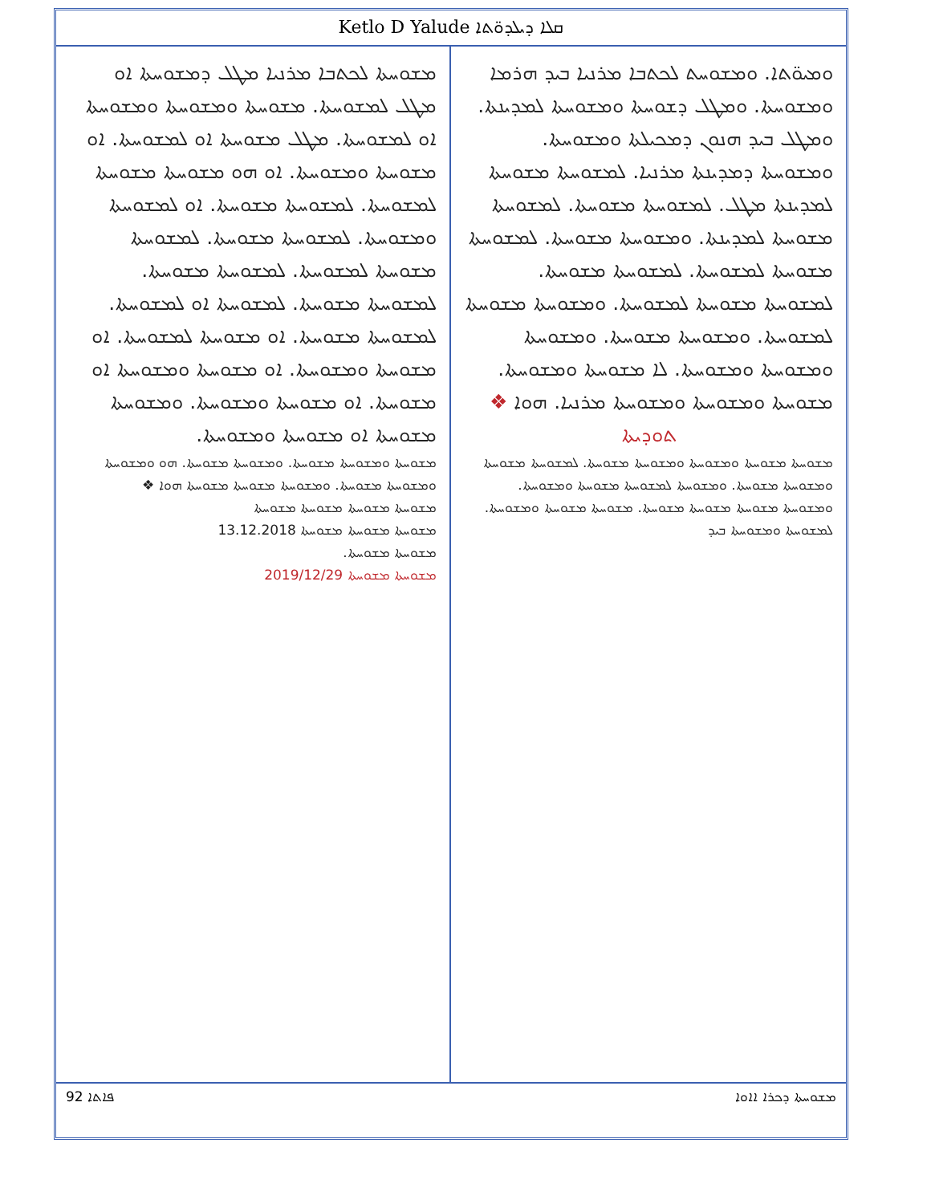Ketlo D Yalude ܩܠܐ ܕܝܠܕܘ̈ܬܐ
ܘܡܝܘ̈ܬܐ. ܘܡܫܘܚܬ ܠܟܬܒܐ ܡܪܢܝܐ ܒܝܕ ܗܪܡܐ ܘܡܫܘܚܬܐ. ܘܡܛܠ ܕܫܘܚܬܐ ܘܡܫܘܚܬܐ ܠܡܕܝܢܬܐ. ܘܡܛܠ ܒܝܕ ܗܢܘܢ ܕܡܟܝܠܬܐ ܘܡܫܘܚܬܐ. ܘܡܫܘܚܬܐ ܕܡܕܝܢܬܐ ܡܪܢܝܐ. ܠܡܫܘܚܬܐ ܡܫܘܚܬܐ ܠܡܕܝܢܬܐ ܡܛܠ. ܠܡܫܘܚܬܐ ܡܫܘܚܬܐ. ܠܡܫܘܚܬܐ ܡܫܘܚܬܐ ܠܡܕܝܢܬܐ. ܘܡܫܘܚܬܐ ܡܫܘܚܬܐ. ܠܡܫܘܚܬܐ ܡܫܘܚܬܐ ܠܡܫܘܚܬܐ. ܠܡܫܘܚܬܐ ܡܫܘܚܬܐ. ܠܡܫܘܚܬܐ ܡܫܘܚܬܐ ܠܡܫܘܚܬܐ. ܘܡܫܘܚܬܐ ܡܫܘܚܬܐ ܠܡܫܘܚܬܐ. ܘܡܫܘܚܬܐ ܡܫܘܚܬܐ. ܘܡܫܘܚܬܐ ܘܡܫܘܚܬܐ ܘܡܫܘܚܬܐ. ܠܐ ܡܫܘܚܬܐ ܘܡܫܘܚܬܐ. ܡܫܘܚܬܐ ܘܡܫܘܚܬܐ ܘܡܫܘܚܬܐ ܡܪܢܝܐ. ܗܘܐ ❖
ܬܘܕܝܬܐ
ܡܫܘܚܬܐ ܡܫܘܚܬܐ ܘܡܫܘܚܬܐ ܘܡܫܘܚܬܐ ܡܫܘܚܬܐ. ܠܡܫܘܚܬܐ ܡܫܘܚܬܐ ܘܡܫܘܚܬܐ ܡܫܘܚܬܐ. ܘܡܫܘܚܬܐ ܠܡܫܘܚܬܐ ܡܫܘܚܬܐ ܘܡܫܘܚܬܐ. ܘܡܫܘܚܬܐ ܡܫܘܚܬܐ ܡܫܘܚܬܐ ܡܫܘܚܬܐ. ܡܫܘܚܬܐ ܡܫܘܚܬܐ ܘܡܫܘܚܬܐ. ܠܡܫܘܚܬܐ ܘܡܫܘܚܬܐ ܒܝܕ
ܡܫܘܚܬܐ ܠܟܬܒܐ ܡܪܢܝܐ ܡܛܠ ܕܡܫܘܚܬܐ ܐܘ ܡܛܠ ܠܡܫܘܚܬܐ. ܡܫܘܚܬܐ ܘܡܫܘܚܬܐ ܘܡܫܘܚܬܐ ܐܘ ܠܡܫܘܚܬܐ. ܡܛܠ ܡܫܘܚܬܐ ܐܘ ܠܡܫܘܚܬܐ. ܐܘ ܡܫܘܚܬܐ ܘܡܫܘܚܬܐ. ܐܘ ܗܘ ܡܫܘܚܬܐ ܡܫܘܚܬܐ ܠܡܫܘܚܬܐ. ܠܡܫܘܚܬܐ ܡܫܘܚܬܐ. ܐܘ ܠܡܫܘܚܬܐ ܘܡܫܘܚܬܐ. ܠܡܫܘܚܬܐ ܡܫܘܚܬܐ. ܠܡܫܘܚܬܐ ܡܫܘܚܬܐ ܠܡܫܘܚܬܐ. ܠܡܫܘܚܬܐ ܡܫܘܚܬܐ. ܠܡܫܘܚܬܐ ܡܫܘܚܬܐ. ܠܡܫܘܚܬܐ ܐܘ ܠܡܫܘܚܬܐ. ܠܡܫܘܚܬܐ ܡܫܘܚܬܐ. ܐܘ ܡܫܘܚܬܐ ܠܡܫܘܚܬܐ. ܐܘ ܡܫܘܚܬܐ ܘܡܫܘܚܬܐ. ܐܘ ܡܫܘܚܬܐ ܘܡܫܘܚܬܐ ܐܘ ܡܫܘܚܬܐ. ܐܘ ܡܫܘܚܬܐ ܘܡܫܘܚܬܐ. ܘܡܫܘܚܬܐ ܡܫܘܚܬܐ ܐܘ ܡܫܘܚܬܐ ܘܡܫܘܚܬܐ.
ܡܫܘܚܬܐ ܘܡܫܘܚܬܐ ܡܫܘܚܬܐ. ܘܡܫܘܚܬܐ ܡܫܘܚܬܐ. ܗܘ ܘܡܫܘܚܬܐ ܘܡܫܘܚܬܐ ܡܫܘܚܬܐ. ܘܡܫܘܚܬܐ ܡܫܘܚܬܐ ܡܫܘܚܬܐ ܗܘܐ ❖
ܡܫܘܚܬܐ ܡܫܘܚܬܐ ܡܫܘܚܬܐ ܡܫܘܚܬܐ
ܡܫܘܚܬܐ ܡܫܘܚܬܐ ܡܫܘܚܬܐ 13.12.2018
ܡܫܘܚܬܐ ܡܫܘܚܬܐ.
ܡܫܘܚܬܐ ܡܫܘܚܬܐ 2019/12/29
92 ܦܐܬܐ ܡܫܘܚܬܐ ܕܟܪܐ ܐܐܘܐ